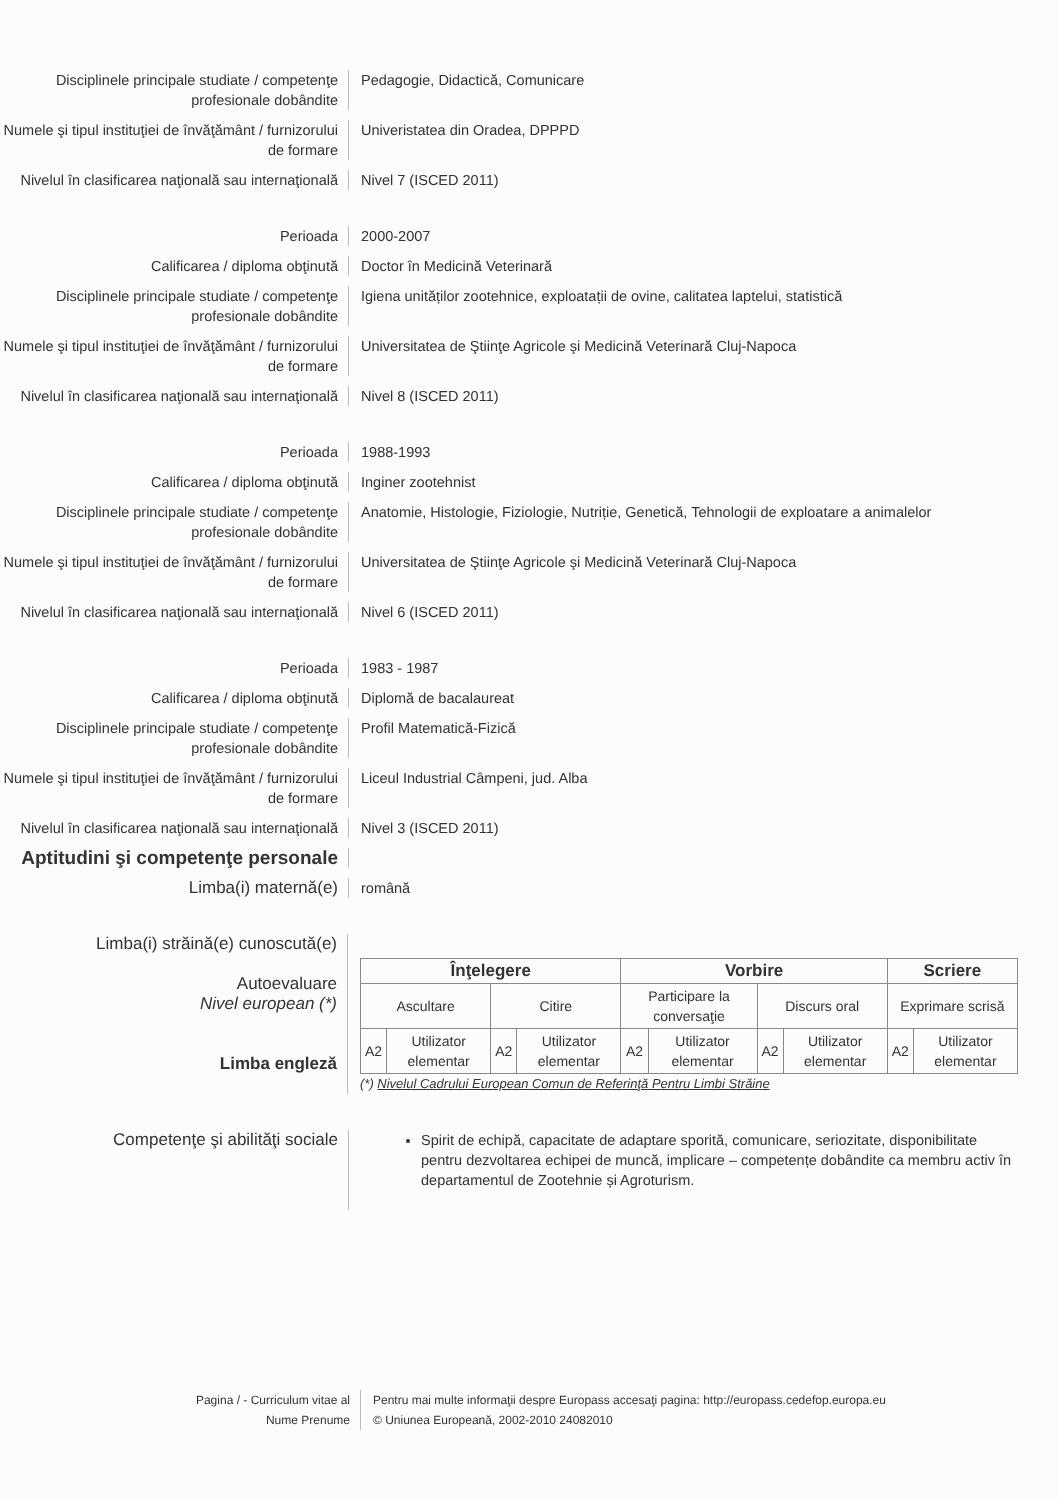Disciplinele principale studiate / competenţe profesionale dobândite
Pedagogie, Didactică, Comunicare
Numele şi tipul instituţiei de învăţământ / furnizorului de formare
Univeristatea din Oradea, DPPPD
Nivelul în clasificarea naţională sau internaţională
Nivel 7 (ISCED 2011)
Perioada 2000-2007
Calificarea / diploma obţinută Doctor în Medicină Veterinară
Disciplinele principale studiate / competenţe profesionale dobândite
Igiena unităților zootehnice, exploatații de ovine, calitatea laptelui, statistică
Numele şi tipul instituţiei de învăţământ / furnizorului de formare
Universitatea de Ştiinţe Agricole şi Medicină Veterinară Cluj-Napoca
Nivelul în clasificarea naţională sau internaţională
Nivel 8 (ISCED 2011)
Perioada 1988-1993
Calificarea / diploma obţinută Inginer zootehnist
Disciplinele principale studiate / competenţe profesionale dobândite
Anatomie, Histologie, Fiziologie, Nutriție, Genetică, Tehnologii de exploatare a animalelor
Numele şi tipul instituţiei de învăţământ / furnizorului de formare
Universitatea de Ştiinţe Agricole şi Medicină Veterinară Cluj-Napoca
Nivelul în clasificarea naţională sau internaţională
Nivel 6 (ISCED 2011)
Perioada 1983 - 1987
Calificarea / diploma obţinută Diplomă de bacalaureat
Disciplinele principale studiate / competenţe profesionale dobândite
Profil Matematică-Fizică
Numele şi tipul instituţiei de învăţământ / furnizorului de formare
Liceul Industrial Câmpeni, jud. Alba
Nivelul în clasificarea naţională sau internaţională
Nivel 3 (ISCED 2011)
Aptitudini şi competenţe personale
Limba(i) maternă(e)
română
Limba(i) străină(e) cunoscută(e)
Autoevaluare
Nivel european (*)
Limba engleză
| Înţelegere | | | | Vorbire | | | | Scriere | |
| --- | --- | --- | --- | --- | --- | --- | --- | --- | --- |
| Ascultare | | Citire | | Participare la conversaţie | | Discurs oral | | Exprimare scrisă | |
| A2 | Utilizator elementar | A2 | Utilizator elementar | A2 | Utilizator elementar | A2 | Utilizator elementar | A2 | Utilizator elementar |
(*) Nivelul Cadrului European Comun de Referinţă Pentru Limbi Străine
Competenţe şi abilităţi sociale
Spirit de echipă, capacitate de adaptare sporită, comunicare, seriozitate, disponibilitate pentru dezvoltarea echipei de muncă, implicare – competențe dobândite ca membru activ în departamentul de Zootehnie și Agroturism.
Pagina / - Curriculum vitae al
Nume Prenume
Pentru mai multe informaţii despre Europass accesaţi pagina: http://europass.cedefop.europa.eu
© Uniunea Europeană, 2002-2010 24082010